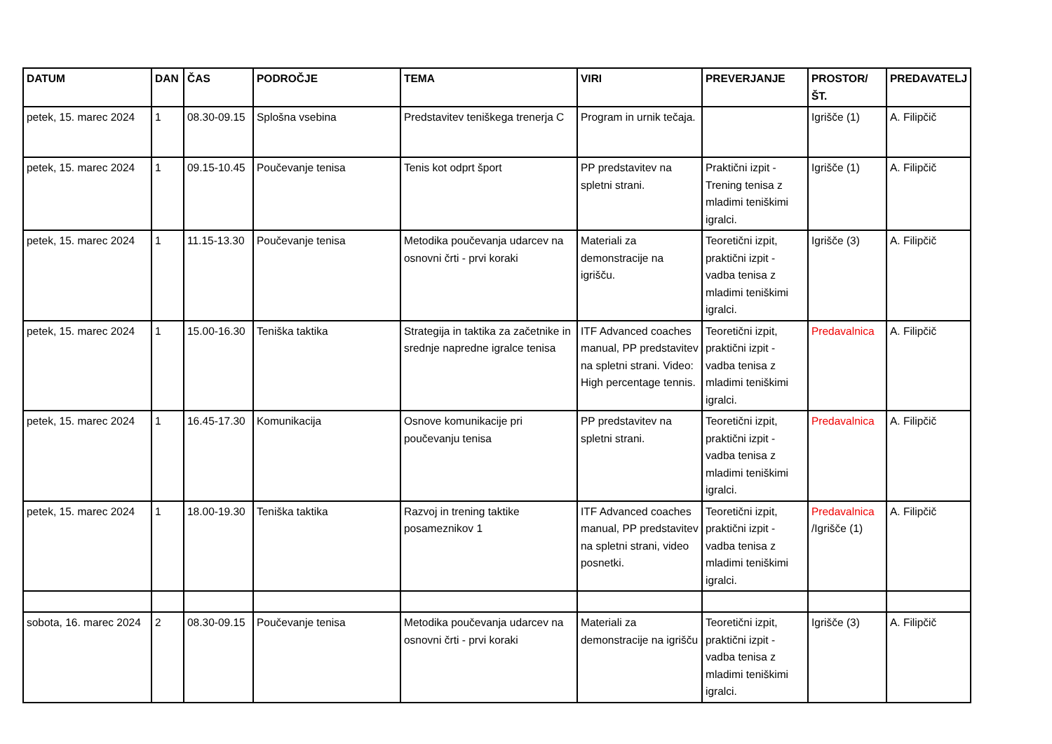| DATUM | DAN | ČAS | PODROČJE | TEMA | VIRI | PREVERJANJE | PROSTOR/ŠT. | PREDAVATELJ |
| --- | --- | --- | --- | --- | --- | --- | --- | --- |
| petek, 15. marec 2024 | 1 | 08.30-09.15 | Splošna vsebina | Predstavitev teniškega trenerja C | Program in urnik tečaja. | | Igrišče (1) | A. Filipčič |
| petek, 15. marec 2024 | 1 | 09.15-10.45 | Poučevanje tenisa | Tenis kot odprt šport | PP predstavitev na spletni strani. | Praktični izpit - Trening tenisa z mladimi teniškimi igralci. | Igrišče (1) | A. Filipčič |
| petek, 15. marec 2024 | 1 | 11.15-13.30 | Poučevanje tenisa | Metodika poučevanja udarcev na osnovni črti - prvi koraki | Materiali za demonstracije na igrišču. | Teoretični izpit, praktični izpit - vadba tenisa z mladimi teniškimi igralci. | Igrišče (3) | A. Filipčič |
| petek, 15. marec 2024 | 1 | 15.00-16.30 | Teniška taktika | Strategija in taktika za začetnike in srednje napredne igralce tenisa | ITF Advanced coaches manual, PP predstavitev na spletni strani. Video: High percentage tennis. | Teoretični izpit, praktični izpit - vadba tenisa z mladimi teniškimi igralci. | Predavalnica | A. Filipčič |
| petek, 15. marec 2024 | 1 | 16.45-17.30 | Komunikacija | Osnove komunikacije pri poučevanju tenisa | PP predstavitev na spletni strani. | Teoretični izpit, praktični izpit - vadba tenisa z mladimi teniškimi igralci. | Predavalnica | A. Filipčič |
| petek, 15. marec 2024 | 1 | 18.00-19.30 | Teniška taktika | Razvoj in trening taktike posameznikov 1 | ITF Advanced coaches manual, PP predstavitev na spletni strani, video posnetki. | Teoretični izpit, praktični izpit - vadba tenisa z mladimi teniškimi igralci. | Predavalnica /Igrišče (1) | A. Filipčič |
| sobota, 16. marec 2024 | 2 | 08.30-09.15 | Poučevanje tenisa | Metodika poučevanja udarcev na osnovni črti - prvi koraki | Materiali za demonstracije na igrišču | Teoretični izpit, praktični izpit - vadba tenisa z mladimi teniškimi igralci. | Igrišče (3) | A. Filipčič |